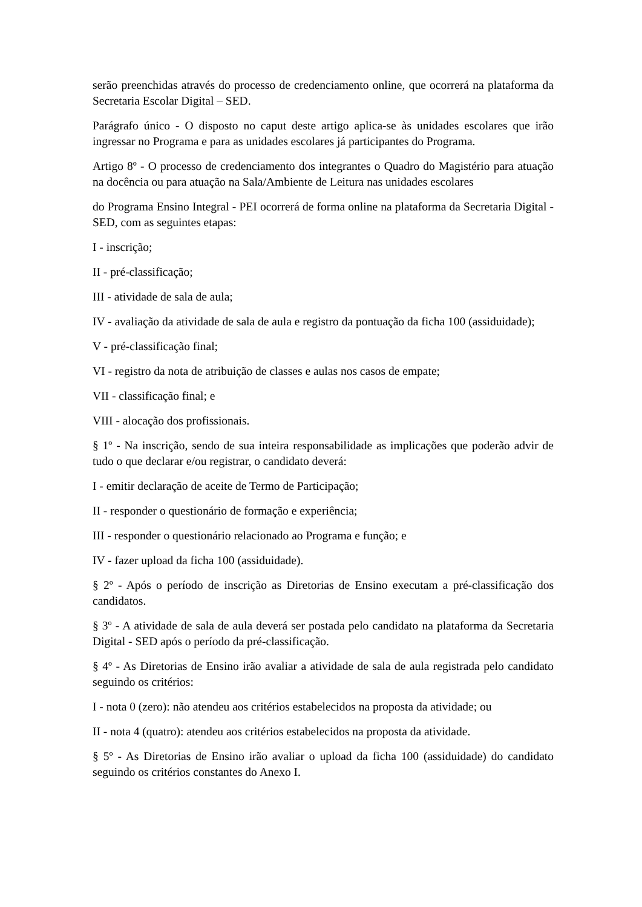serão preenchidas através do processo de credenciamento online, que ocorrerá na plataforma da Secretaria Escolar Digital – SED.
Parágrafo único - O disposto no caput deste artigo aplica-se às unidades escolares que irão ingressar no Programa e para as unidades escolares já participantes do Programa.
Artigo 8º - O processo de credenciamento dos integrantes o Quadro do Magistério para atuação na docência ou para atuação na Sala/Ambiente de Leitura nas unidades escolares
do Programa Ensino Integral - PEI ocorrerá de forma online na plataforma da Secretaria Digital - SED, com as seguintes etapas:
I - inscrição;
II - pré-classificação;
III - atividade de sala de aula;
IV - avaliação da atividade de sala de aula e registro da pontuação da ficha 100 (assiduidade);
V - pré-classificação final;
VI - registro da nota de atribuição de classes e aulas nos casos de empate;
VII - classificação final; e
VIII - alocação dos profissionais.
§ 1º - Na inscrição, sendo de sua inteira responsabilidade as implicações que poderão advir de tudo o que declarar e/ou registrar, o candidato deverá:
I - emitir declaração de aceite de Termo de Participação;
II - responder o questionário de formação e experiência;
III - responder o questionário relacionado ao Programa e função; e
IV - fazer upload da ficha 100 (assiduidade).
§ 2º - Após o período de inscrição as Diretorias de Ensino executam a pré-classificação dos candidatos.
§ 3º - A atividade de sala de aula deverá ser postada pelo candidato na plataforma da Secretaria Digital - SED após o período da pré-classificação.
§ 4º - As Diretorias de Ensino irão avaliar a atividade de sala de aula registrada pelo candidato seguindo os critérios:
I - nota 0 (zero): não atendeu aos critérios estabelecidos na proposta da atividade; ou
II - nota 4 (quatro): atendeu aos critérios estabelecidos na proposta da atividade.
§ 5º - As Diretorias de Ensino irão avaliar o upload da ficha 100 (assiduidade) do candidato seguindo os critérios constantes do Anexo I.